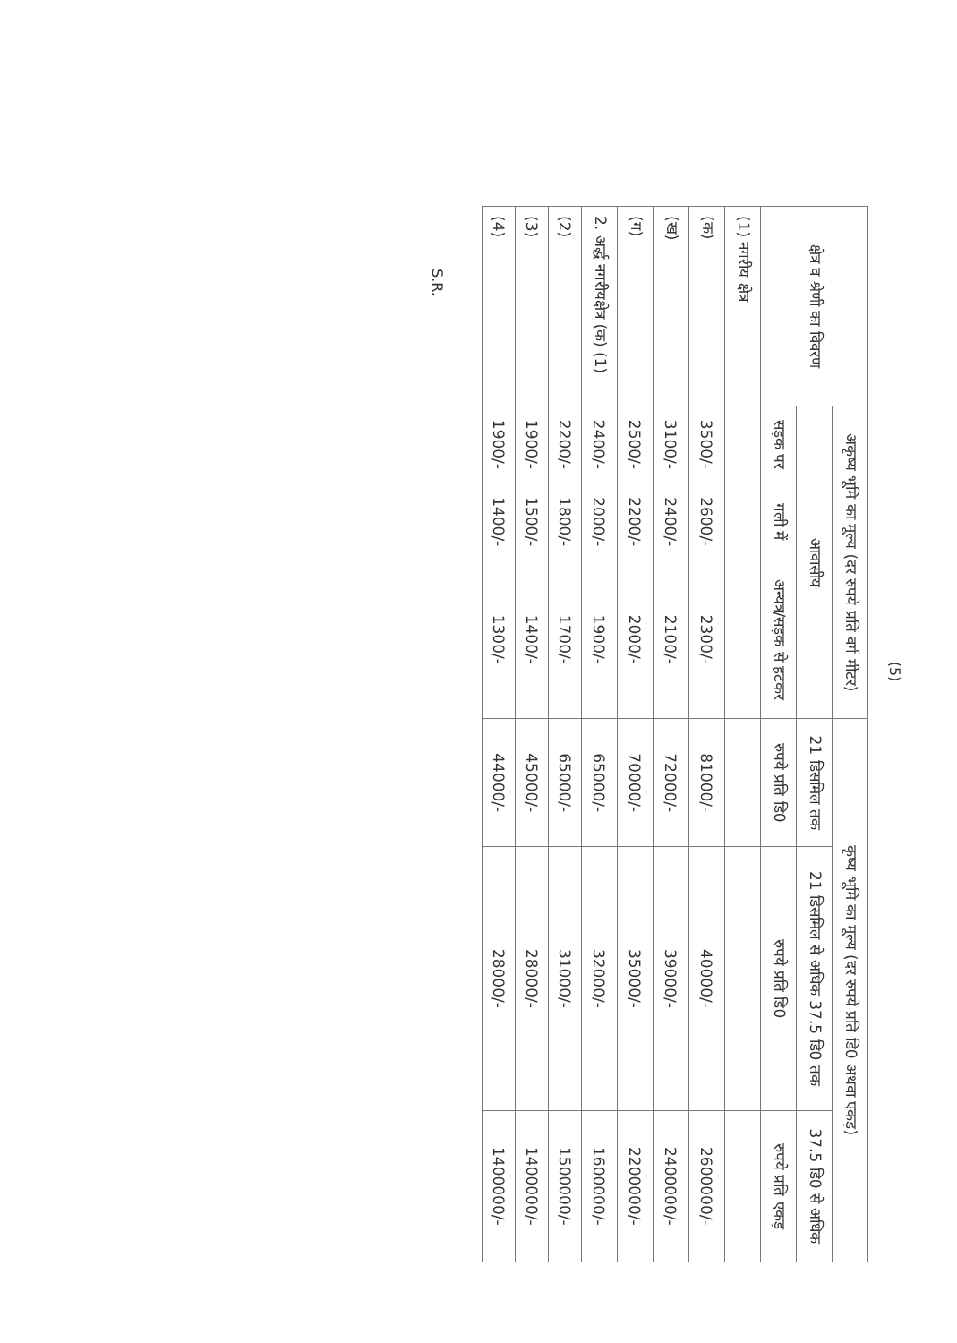(5)
| क्षेत्र व श्रेणी का विवरण | अकृष्य भूमि का मूल्य (दर रुपये प्रति वर्ग मीटर) | | | कृष्य भूमि का मूल्य (दर रुपये प्रति डि0 अथवा एकड़) | | |
| --- | --- | --- | --- | --- | --- | --- |
| | आवासीय | | | 21 डिसमिल तक | 21 डिसमिल से अधिक 37.5 डि0 तक | 37.5 डि0 से अधिक |
| | सड़क पर | गली में | अन्यत्र/सड़क से हटकर | रुपये प्रति डि0 | रुपये प्रति डि0 | रुपये प्रति एकड़ |
| (1) नगरीय क्षेत्र | | | | | | |
| (क) | 3500/- | 2600/- | 2300/- | 81000/- | 40000/- | 2600000/- |
| (ख) | 3100/- | 2400/- | 2100/- | 72000/- | 39000/- | 2400000/- |
| (ग) | 2500/- | 2200/- | 2000/- | 70000/- | 35000/- | 2200000/- |
| 2. अर्द्ध नगरीयक्षेत्र (क) (1) | 2400/- | 2000/- | 1900/- | 65000/- | 32000/- | 1600000/- |
| (2) | 2200/- | 1800/- | 1700/- | 65000/- | 31000/- | 1500000/- |
| (3) | 1900/- | 1500/- | 1400/- | 45000/- | 28000/- | 1400000/- |
| (4) | 1900/- | 1400/- | 1300/- | 44000/- | 28000/- | 1400000/- |
S.R.